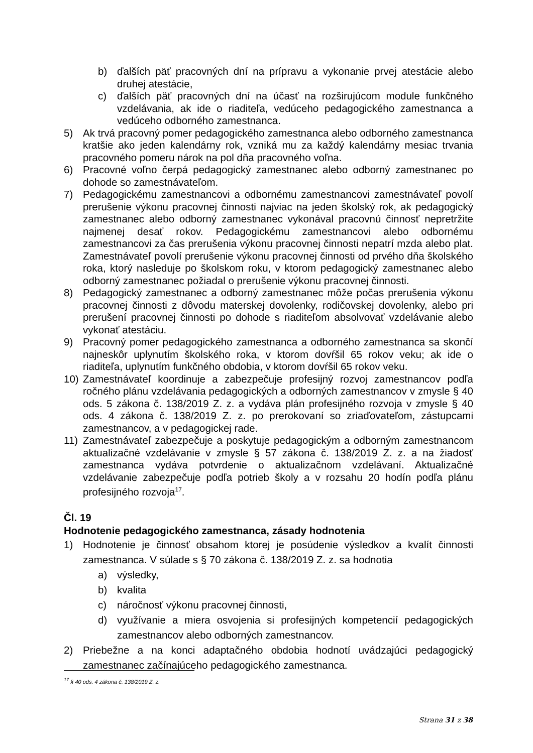b) ďalších päť pracovných dní na prípravu a vykonanie prvej atestácie alebo druhej atestácie,
c) ďalších päť pracovných dní na účasť na rozširujúcom module funkčného vzdelávania, ak ide o riaditeľa, vedúceho pedagogického zamestnanca a vedúceho odborného zamestnanca.
5) Ak trvá pracovný pomer pedagogického zamestnanca alebo odborného zamestnanca kratšie ako jeden kalendárny rok, vzniká mu za každý kalendárny mesiac trvania pracovného pomeru nárok na pol dňa pracovného voľna.
6) Pracovné voľno čerpá pedagogický zamestnanec alebo odborný zamestnanec po dohode so zamestnávateľom.
7) Pedagogickému zamestnancovi a odbornému zamestnancovi zamestnávateľ povolí prerušenie výkonu pracovnej činnosti najviac na jeden školský rok, ak pedagogický zamestnanec alebo odborný zamestnanec vykonával pracovnú činnosť nepretržite najmenej desať rokov. Pedagogickému zamestnancovi alebo odbornému zamestnancovi za čas prerušenia výkonu pracovnej činnosti nepatrí mzda alebo plat. Zamestnávateľ povolí prerušenie výkonu pracovnej činnosti od prvého dňa školského roka, ktorý nasleduje po školskom roku, v ktorom pedagogický zamestnanec alebo odborný zamestnanec požiadal o prerušenie výkonu pracovnej činnosti.
8) Pedagogický zamestnanec a odborný zamestnanec môže počas prerušenia výkonu pracovnej činnosti z dôvodu materskej dovolenky, rodičovskej dovolenky, alebo pri prerušení pracovnej činnosti po dohode s riaditeľom absolvovať vzdelávanie alebo vykonať atestáciu.
9) Pracovný pomer pedagogického zamestnanca a odborného zamestnanca sa skončí najneskôr uplynutím školského roka, v ktorom dovŕšil 65 rokov veku; ak ide o riaditeľa, uplynutím funkčného obdobia, v ktorom dovŕšil 65 rokov veku.
10) Zamestnávateľ koordinuje a zabezpečuje profesijný rozvoj zamestnancov podľa ročného plánu vzdelávania pedagogických a odborných zamestnancov v zmysle § 40 ods. 5 zákona č. 138/2019 Z. z. a vydáva plán profesijného rozvoja v zmysle § 40 ods. 4 zákona č. 138/2019 Z. z. po prerokovaní so zriaďovateľom, zástupcami zamestnancov, a v pedagogickej rade.
11) Zamestnávateľ zabezpečuje a poskytuje pedagogickým a odborným zamestnancom aktualizačné vzdelávanie v zmysle § 57 zákona č. 138/2019 Z. z. a na žiadosť zamestnanca vydáva potvrdenie o aktualizačnom vzdelávaní. Aktualizačné vzdelávanie zabezpečuje podľa potrieb školy a v rozsahu 20 hodín podľa plánu profesijného rozvoja<sup>17</sup>.
Čl. 19
Hodnotenie pedagogického zamestnanca, zásady hodnotenia
1) Hodnotenie je činnosť obsahom ktorej je posúdenie výsledkov a kvalít činnosti zamestnanca. V súlade s § 70 zákona č. 138/2019 Z. z. sa hodnotia
a) výsledky,
b) kvalita
c) náročnosť výkonu pracovnej činnosti,
d) využívanie a miera osvojenia si profesijných kompetencií pedagogických zamestnancov alebo odborných zamestnancov.
2) Priebežne a na konci adaptačného obdobia hodnotí uvádzajúci pedagogický zamestnanec začínajúceho pedagogického zamestnanca.
<sup>17</sup> § 40 ods. 4 zákona č. 138/2019 Z. z.
Strana 31 z 38